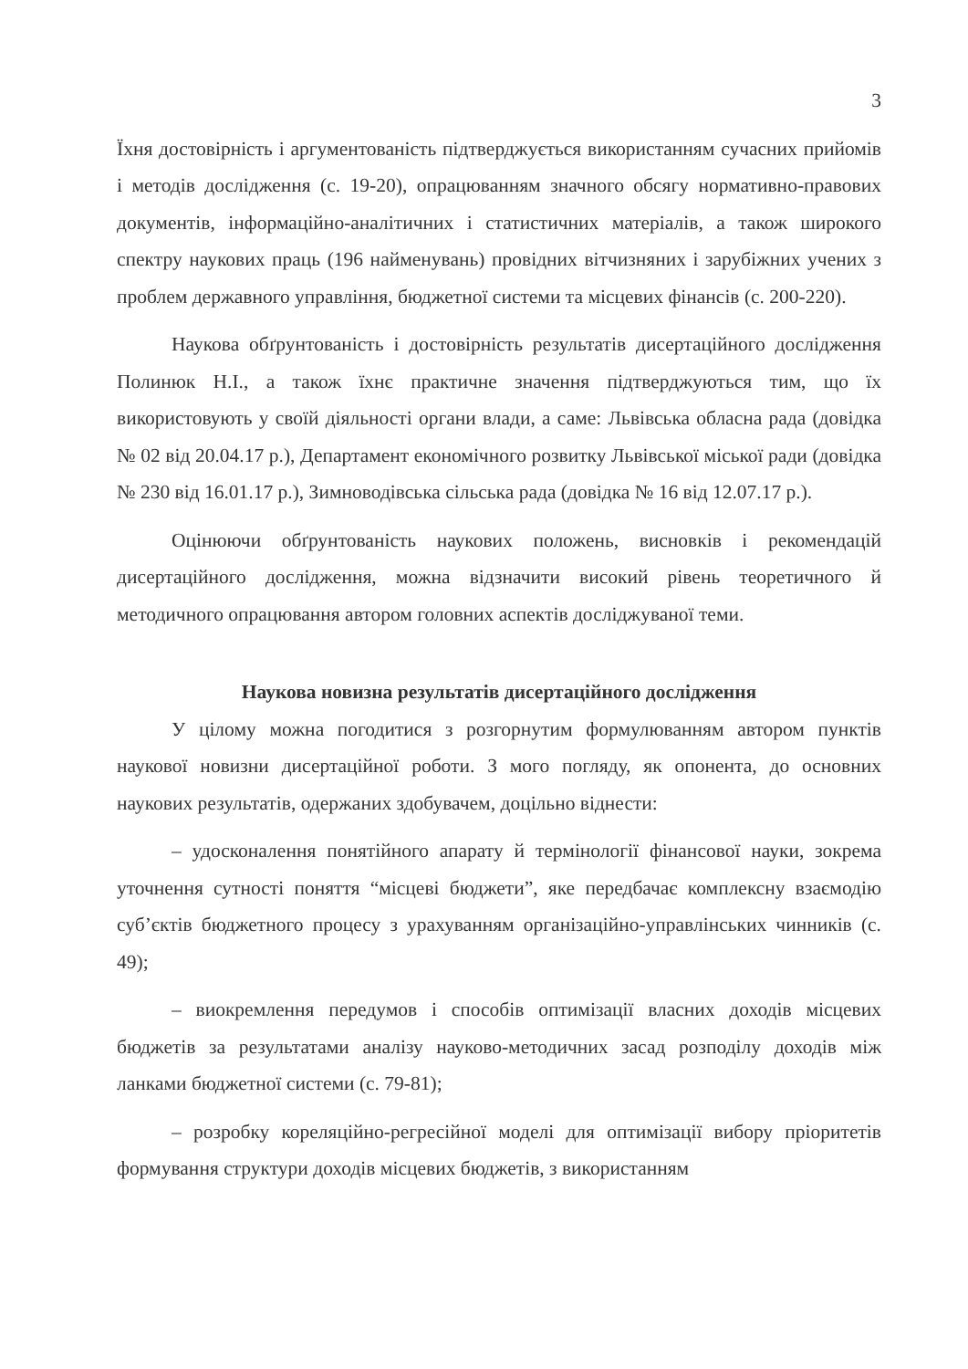3
Їхня достовірність і аргументованість підтверджується використанням сучасних прийомів і методів дослідження (с. 19-20), опрацюванням значного обсягу нормативно-правових документів, інформаційно-аналітичних і статистичних матеріалів, а також широкого спектру наукових праць (196 найменувань) провідних вітчизняних і зарубіжних учених з проблем державного управління, бюджетної системи та місцевих фінансів (с. 200-220).
Наукова обґрунтованість і достовірність результатів дисертаційного дослідження Полинюк Н.І., а також їхнє практичне значення підтверджуються тим, що їх використовують у своїй діяльності органи влади, а саме: Львівська обласна рада (довідка № 02 від 20.04.17 р.), Департамент економічного розвитку Львівської міської ради (довідка № 230 від 16.01.17 р.), Зимноводівська сільська рада (довідка № 16 від 12.07.17 р.).
Оцінюючи обґрунтованість наукових положень, висновків і рекомендацій дисертаційного дослідження, можна відзначити високий рівень теоретичного й методичного опрацювання автором головних аспектів досліджуваної теми.
Наукова новизна результатів дисертаційного дослідження
У цілому можна погодитися з розгорнутим формулюванням автором пунктів наукової новизни дисертаційної роботи. З мого погляду, як опонента, до основних наукових результатів, одержаних здобувачем, доцільно віднести:
– удосконалення понятійного апарату й термінології фінансової науки, зокрема уточнення сутності поняття “місцеві бюджети”, яке передбачає комплексну взаємодію суб’єктів бюджетного процесу з урахуванням організаційно-управлінських чинників (с. 49);
– виокремлення передумов і способів оптимізації власних доходів місцевих бюджетів за результатами аналізу науково-методичних засад розподілу доходів між ланками бюджетної системи (с. 79-81);
– розробку кореляційно-регресійної моделі для оптимізації вибору пріоритетів формування структури доходів місцевих бюджетів, з використанням